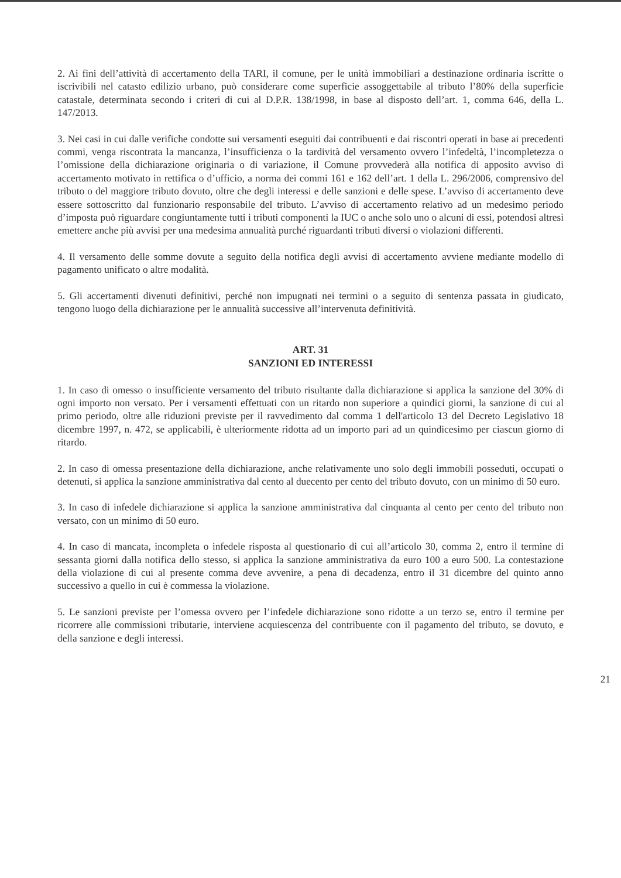2. Ai fini dell’attività di accertamento della TARI, il comune, per le unità immobiliari a destinazione ordinaria iscritte o iscrivibili nel catasto edilizio urbano, può considerare come superficie assoggettabile al tributo l’80% della superficie catastale, determinata secondo i criteri di cui al D.P.R. 138/1998, in base al disposto dell’art. 1, comma 646, della L. 147/2013.
3. Nei casi in cui dalle verifiche condotte sui versamenti eseguiti dai contribuenti e dai riscontri operati in base ai precedenti commi, venga riscontrata la mancanza, l’insufficienza o la tardività del versamento ovvero l’infedeltà, l’incompletezza o l’omissione della dichiarazione originaria o di variazione, il Comune provvederà alla notifica di apposito avviso di accertamento motivato in rettifica o d’ufficio, a norma dei commi 161 e 162 dell’art. 1 della L. 296/2006, comprensivo del tributo o del maggiore tributo dovuto, oltre che degli interessi e delle sanzioni e delle spese. L’avviso di accertamento deve essere sottoscritto dal funzionario responsabile del tributo. L’avviso di accertamento relativo ad un medesimo periodo d’imposta può riguardare congiuntamente tutti i tributi componenti la IUC o anche solo uno o alcuni di essi, potendosi altresì emettere anche più avvisi per una medesima annualità purché riguardanti tributi diversi o violazioni differenti.
4. Il versamento delle somme dovute a seguito della notifica degli avvisi di accertamento avviene mediante modello di pagamento unificato o altre modalità.
5. Gli accertamenti divenuti definitivi, perché non impugnati nei termini o a seguito di sentenza passata in giudicato, tengono luogo della dichiarazione per le annualità successive all’intervenuta definitività.
ART. 31
SANZIONI ED INTERESSI
1. In caso di omesso o insufficiente versamento del tributo risultante dalla dichiarazione si applica la sanzione del 30% di ogni importo non versato. Per i versamenti effettuati con un ritardo non superiore a quindici giorni, la sanzione di cui al primo periodo, oltre alle riduzioni previste per il ravvedimento dal comma 1 dell'articolo 13 del Decreto Legislativo 18 dicembre 1997, n. 472, se applicabili, è ulteriormente ridotta ad un importo pari ad un quindicesimo per ciascun giorno di ritardo.
2. In caso di omessa presentazione della dichiarazione, anche relativamente uno solo degli immobili posseduti, occupati o detenuti, si applica la sanzione amministrativa dal cento al duecento per cento del tributo dovuto, con un minimo di 50 euro.
3. In caso di infedele dichiarazione si applica la sanzione amministrativa dal cinquanta al cento per cento del tributo non versato, con un minimo di 50 euro.
4. In caso di mancata, incompleta o infedele risposta al questionario di cui all’articolo 30, comma 2, entro il termine di sessanta giorni dalla notifica dello stesso, si applica la sanzione amministrativa da euro 100 a euro 500. La contestazione della violazione di cui al presente comma deve avvenire, a pena di decadenza, entro il 31 dicembre del quinto anno successivo a quello in cui è commessa la violazione.
5. Le sanzioni previste per l’omessa ovvero per l’infedele dichiarazione sono ridotte a un terzo se, entro il termine per ricorrere alle commissioni tributarie, interviene acquiescenza del contribuente con il pagamento del tributo, se dovuto, e della sanzione e degli interessi.
21